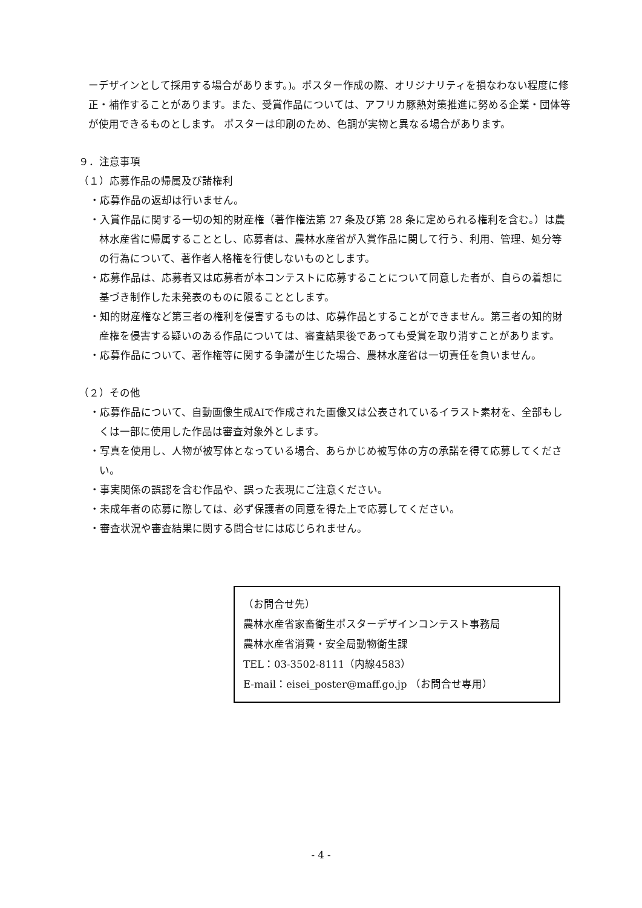ーデザインとして採用する場合があります。)。ポスター作成の際、オリジナリティを損なわない程度に修正・補作することがあります。また、受賞作品については、アフリカ豚熱対策推進に努める企業・団体等が使用できるものとします。 ポスターは印刷のため、色調が実物と異なる場合があります。
９．注意事項
（１）応募作品の帰属及び諸権利
・応募作品の返却は行いません。
・入賞作品に関する一切の知的財産権（著作権法第 27 条及び第 28 条に定められる権利を含む。）は農林水産省に帰属することとし、応募者は、農林水産省が入賞作品に関して行う、利用、管理、処分等の行為について、著作者人格権を行使しないものとします。
・応募作品は、応募者又は応募者が本コンテストに応募することについて同意した者が、自らの着想に基づき制作した未発表のものに限ることとします。
・知的財産権など第三者の権利を侵害するものは、応募作品とすることができません。第三者の知的財産権を侵害する疑いのある作品については、審査結果後であっても受賞を取り消すことがあります。
・応募作品について、著作権等に関する争議が生じた場合、農林水産省は一切責任を負いません。
（２）その他
・応募作品について、自動画像生成AIで作成された画像又は公表されているイラスト素材を、全部もしくは一部に使用した作品は審査対象外とします。
・写真を使用し、人物が被写体となっている場合、あらかじめ被写体の方の承諾を得て応募してください。
・事実関係の誤認を含む作品や、誤った表現にご注意ください。
・未成年者の応募に際しては、必ず保護者の同意を得た上で応募してください。
・審査状況や審査結果に関する問合せには応じられません。
（お問合せ先）
農林水産省家畜衛生ポスターデザインコンテスト事務局
農林水産省消費・安全局動物衛生課
TEL：03-3502-8111（内線4583）
E-mail：eisei_poster@maff.go.jp （お問合せ専用）
- 4 -